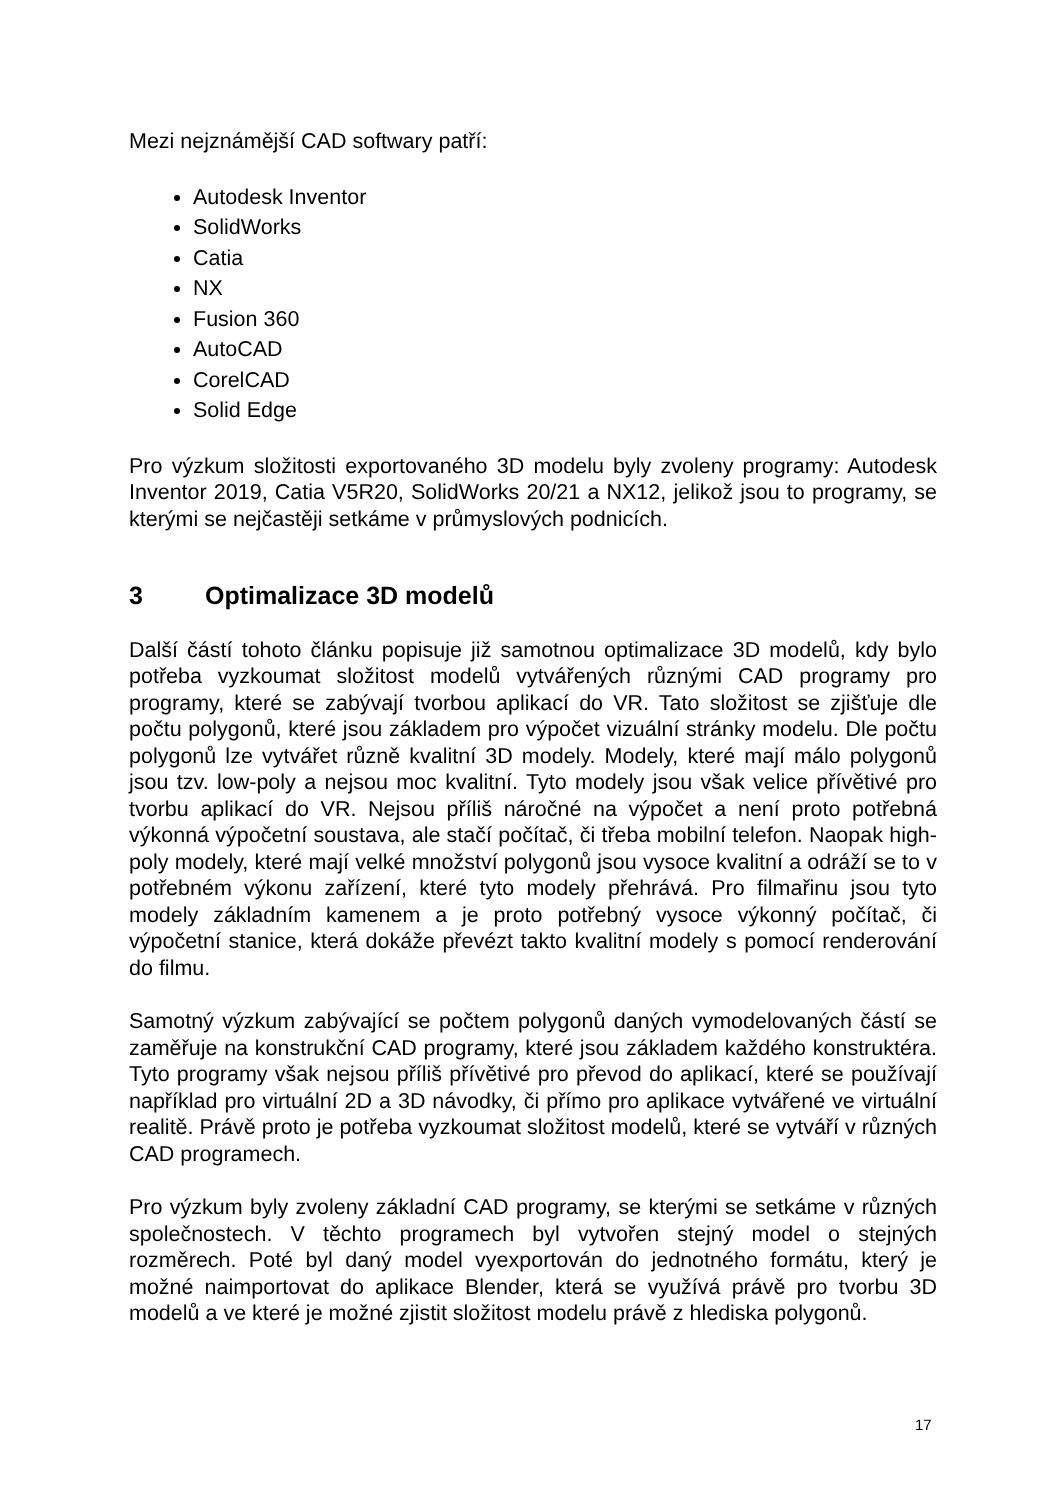Mezi nejznámější CAD softwary patří:
Autodesk Inventor
SolidWorks
Catia
NX
Fusion 360
AutoCAD
CorelCAD
Solid Edge
Pro výzkum složitosti exportovaného 3D modelu byly zvoleny programy: Autodesk Inventor 2019, Catia V5R20, SolidWorks 20/21 a NX12, jelikož jsou to programy, se kterými se nejčastěji setkáme v průmyslových podnicích.
3 Optimalizace 3D modelů
Další částí tohoto článku popisuje již samotnou optimalizace 3D modelů, kdy bylo potřeba vyzkoumat složitost modelů vytvářených různými CAD programy pro programy, které se zabývají tvorbou aplikací do VR. Tato složitost se zjišťuje dle počtu polygonů, které jsou základem pro výpočet vizuální stránky modelu. Dle počtu polygonů lze vytvářet různě kvalitní 3D modely. Modely, které mají málo polygonů jsou tzv. low-poly a nejsou moc kvalitní. Tyto modely jsou však velice přívětivé pro tvorbu aplikací do VR. Nejsou příliš náročné na výpočet a není proto potřebná výkonná výpočetní soustava, ale stačí počítač, či třeba mobilní telefon. Naopak high-poly modely, které mají velké množství polygonů jsou vysoce kvalitní a odráží se to v potřebném výkonu zařízení, které tyto modely přehrává. Pro filmařinu jsou tyto modely základním kamenem a je proto potřebný vysoce výkonný počítač, či výpočetní stanice, která dokáže převézt takto kvalitní modely s pomocí renderování do filmu.
Samotný výzkum zabývající se počtem polygonů daných vymodelovaných částí se zaměřuje na konstrukční CAD programy, které jsou základem každého konstruktéra. Tyto programy však nejsou příliš přívětivé pro převod do aplikací, které se používají například pro virtuální 2D a 3D návodky, či přímo pro aplikace vytvářené ve virtuální realitě. Právě proto je potřeba vyzkoumat složitost modelů, které se vytváří v různých CAD programech.
Pro výzkum byly zvoleny základní CAD programy, se kterými se setkáme v různých společnostech. V těchto programech byl vytvořen stejný model o stejných rozměrech. Poté byl daný model vyexportován do jednotného formátu, který je možné naimportovat do aplikace Blender, která se využívá právě pro tvorbu 3D modelů a ve které je možné zjistit složitost modelu právě z hlediska polygonů.
17